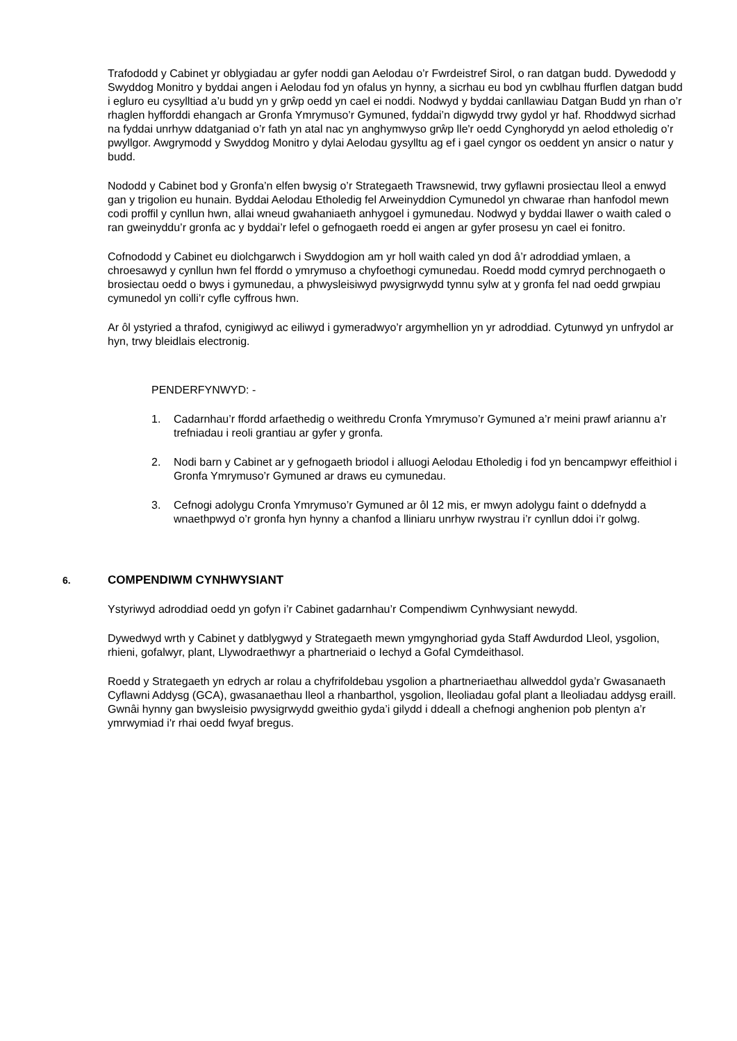Trafododd y Cabinet yr oblygiadau ar gyfer noddi gan Aelodau o’r Fwrdeistref Sirol, o ran datgan budd. Dywedodd y Swyddog Monitro y byddai angen i Aelodau fod yn ofalus yn hynny, a sicrhau eu bod yn cwblhau ffurflen datgan budd i egluro eu cysylltiad a’u budd yn y grŵp oedd yn cael ei noddi. Nodwyd y byddai canllawiau Datgan Budd yn rhan o’r rhaglen hyfforddi ehangach ar Gronfa Ymrymuso’r Gymuned, fyddai’n digwydd trwy gydol yr haf. Rhoddwyd sicrhad na fyddai unrhyw ddatganiad o’r fath yn atal nac yn anghymwyso grŵp lle'r oedd Cynghorydd yn aelod etholedig o’r pwyllgor. Awgrymodd y Swyddog Monitro y dylai Aelodau gysylltu ag ef i gael cyngor os oeddent yn ansicr o natur y budd.
Nododd y Cabinet bod y Gronfa’n elfen bwysig o’r Strategaeth Trawsnewid, trwy gyflawni prosiectau lleol a enwyd gan y trigolion eu hunain. Byddai Aelodau Etholedig fel Arweinyddion Cymunedol yn chwarae rhan hanfodol mewn codi proffil y cynllun hwn, allai wneud gwahaniaeth anhygoel i gymunedau. Nodwyd y byddai llawer o waith caled o ran gweinyddu’r gronfa ac y byddai’r lefel o gefnogaeth roedd ei angen ar gyfer prosesu yn cael ei fonitro.
Cofnododd y Cabinet eu diolchgarwch i Swyddogion am yr holl waith caled yn dod â’r adroddiad ymlaen, a chroesawyd y cynllun hwn fel ffordd o ymrymuso a chyfoethogi cymunedau. Roedd modd cymryd perchnogaeth o brosiectau oedd o bwys i gymunedau, a phwysleisiwyd pwysigrwydd tynnu sylw at y gronfa fel nad oedd grwpiau cymunedol yn colli’r cyfle cyffrous hwn.
Ar ôl ystyried a thrafod, cynigiwyd ac eiliwyd i gymeradwyo’r argymhellion yn yr adroddiad. Cytunwyd yn unfrydol ar hyn, trwy bleidlais electronig.
PENDERFYNWYD: -
1. Cadarnhau’r ffordd arfaethedig o weithredu Cronfa Ymrymuso’r Gymuned a’r meini prawf ariannu a’r trefniadau i reoli grantiau ar gyfer y gronfa.
2. Nodi barn y Cabinet ar y gefnogaeth briodol i alluogi Aelodau Etholedig i fod yn bencampwyr effeithiol i Gronfa Ymrymuso’r Gymuned ar draws eu cymunedau.
3. Cefnogi adolygu Cronfa Ymrymuso’r Gymuned ar ôl 12 mis, er mwyn adolygu faint o ddefnydd a wnaethpwyd o’r gronfa hyn hynny a chanfod a lliniaru unrhyw rwystrau i’r cynllun ddoi i’r golwg.
6. COMPENDIWM CYNHWYSIANT
Ystyriwyd adroddiad oedd yn gofyn i’r Cabinet gadarnhau’r Compendiwm Cynhwysiant newydd.
Dywedwyd wrth y Cabinet y datblygwyd y Strategaeth mewn ymgynghoriad gyda Staff Awdurdod Lleol, ysgolion, rhieni, gofalwyr, plant, Llywodraethwyr a phartneriaid o Iechyd a Gofal Cymdeithasol.
Roedd y Strategaeth yn edrych ar rolau a chyfrifoldebau ysgolion a phartneriaethau allweddol gyda’r Gwasanaeth Cyflawni Addysg (GCA), gwasanaethau lleol a rhanbarthol, ysgolion, lleoliadau gofal plant a lleoliadau addysg eraill. Gwnâi hynny gan bwysleisio pwysigrwydd gweithio gyda’i gilydd i ddeall a chefnogi anghenion pob plentyn a’r ymrwymiad i'r rhai oedd fwyaf bregus.